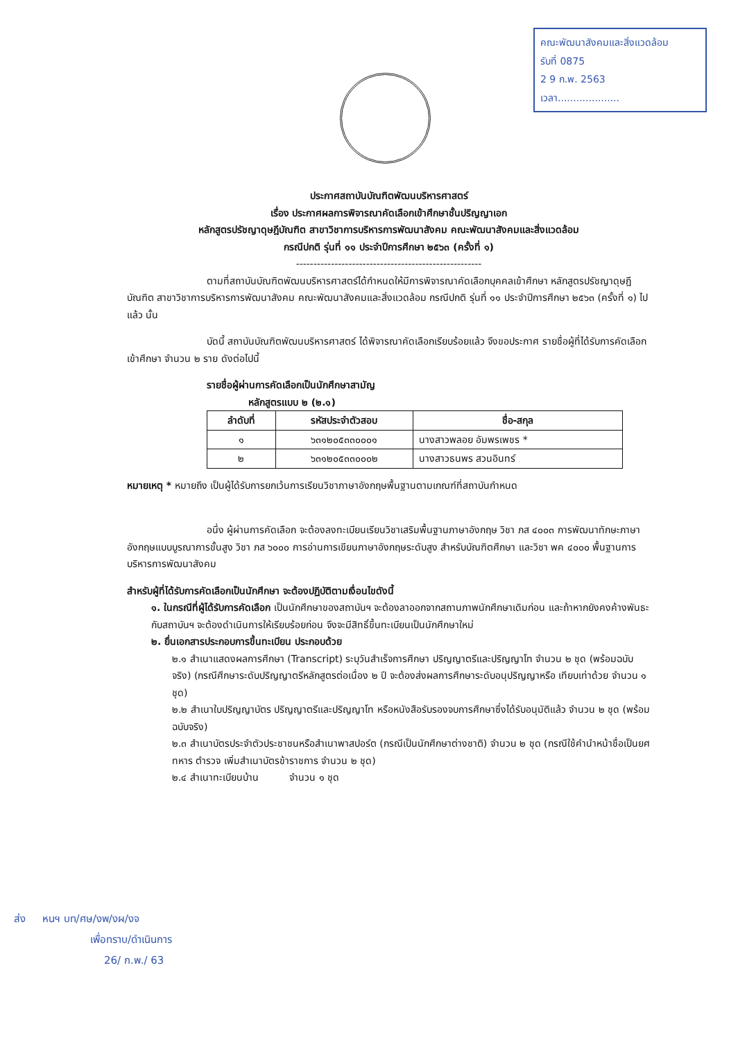คณะพัฒนาสังคมและสิ่งแวดล้อม
รับที่ 0875
2 9 ก.พ. 2563
เวลา....................
ประกาศสถาบันบัณฑิตพัฒนบริหารศาสตร์
เรื่อง ประกาศผลการพิจารณาคัดเลือกเข้าศึกษาชั้นปริญญาเอก
หลักสูตรปรัชญาดุษฎีบัณฑิต สาขาวิชาการบริหารการพัฒนาสังคม คณะพัฒนาสังคมและสิ่งแวดล้อม
กรณีปกติ รุ่นที่ ๑๑ ประจำปีการศึกษา ๒๕๖๓ (ครั้งที่ ๑)
-----------------------------------------------------
ตามที่สถาบันบัณฑิตพัฒนบริหารศาสตร์ได้กำหนดให้มีการพิจารณาคัดเลือกบุคคลเข้าศึกษา หลักสูตรปรัชญาดุษฎีบัณฑิต สาขาวิชาการบริหารการพัฒนาสังคม คณะพัฒนาสังคมและสิ่งแวดล้อม กรณีปกติ รุ่นที่ ๑๑ ประจำปีการศึกษา ๒๕๖๓ (ครั้งที่ ๑) ไปแล้ว นั้น
บัดนี้ สถาบันบัณฑิตพัฒนบริหารศาสตร์ ได้พิจารณาคัดเลือกเรียบร้อยแล้ว จึงขอประกาศ รายชื่อผู้ที่ได้รับการคัดเลือกเข้าศึกษา จำนวน ๒ ราย ดังต่อไปนี้
รายชื่อผู้ผ่านการคัดเลือกเป็นนักศึกษาสามัญ
หลักสูตรแบบ ๒ (๒.๑)
| ลำดับที่ | รหัสประจำตัวสอบ | ชื่อ-สกุล |
| --- | --- | --- |
| ๑ | ๖๓๑๒๐๕๓๓๐๐๐๑ | นางสาวพลอย อัมพรเพชร * |
| ๒ | ๖๓๑๒๐๕๓๓๐๐๐๒ | นางสาวธนพร สวนอินทร์ |
หมายเหตุ * หมายถึง เป็นผู้ได้รับการยกเว้นการเรียนวิชาภาษาอังกฤษพื้นฐานตามเกณฑ์ที่สถาบันกำหนด
อนึ่ง ผู้ผ่านการคัดเลือก จะต้องลงทะเบียนเรียนวิชาเสริมพื้นฐานภาษาอังกฤษ วิชา ภส ๔๐๐๓ การพัฒนาทักษะภาษาอังกฤษแบบบูรณาการขั้นสูง วิชา ภส ๖๐๐๐ การอ่านการเขียนภาษาอังกฤษระดับสูง สำหรับบัณฑิตศึกษา และวิชา พค ๔๐๐๐ พื้นฐานการบริหารการพัฒนาสังคม
สำหรับผู้ที่ได้รับการคัดเลือกเป็นนักศึกษา จะต้องปฏิบัติตามเงื่อนไขดังนี้
๑. ในกรณีที่ผู้ได้รับการคัดเลือก เป็นนักศึกษาของสถาบันฯ จะต้องลาออกจากสถานภาพนักศึกษาเดิมก่อน และถ้าหากยังคงค้างพันธะกับสถาบันฯ จะต้องดำเนินการให้เรียบร้อยก่อน จึงจะมีสิทธิ์ขึ้นทะเบียนเป็นนักศึกษาใหม่
๒. ยื่นเอกสารประกอบการขึ้นทะเบียน ประกอบด้วย
๒.๑ สำเนาแสดงผลการศึกษา (Transcript) ระบุวันสำเร็จการศึกษา ปริญญาตรีและปริญญาโท จำนวน ๒ ชุด (พร้อมฉบับจริง) (กรณีศึกษาระดับปริญญาตรีหลักสูตรต่อเนื่อง ๒ ปี จะต้องส่งผลการศึกษาระดับอนุปริญญาหรือ เทียบเท่าด้วย จำนวน ๑ ชุด)
๒.๒ สำเนาใบปริญญาบัตร ปริญญาตรีและปริญญาโท หรือหนังสือรับรองจบการศึกษาซึ่งได้รับอนุมัติแล้ว จำนวน ๒ ชุด (พร้อมฉบับจริง)
๒.๓ สำเนาบัตรประจำตัวประชาชนหรือสำเนาพาสปอร์ต (กรณีเป็นนักศึกษาต่างชาติ) จำนวน ๒ ชุด (กรณีใช้คำนำหน้าชื่อเป็นยศ ทหาร ตำรวจ เพิ่มสำเนาบัตรข้าราชการ จำนวน ๒ ชุด)
๒.๔ สำเนาทะเบียนบ้าน จำนวน ๑ ชุด
ส่ง หนฯ บท/ศษ/งพ/งผ/งจ
เพื่อทราบ/ดำเนินการ
26/ ก.พ./ 63